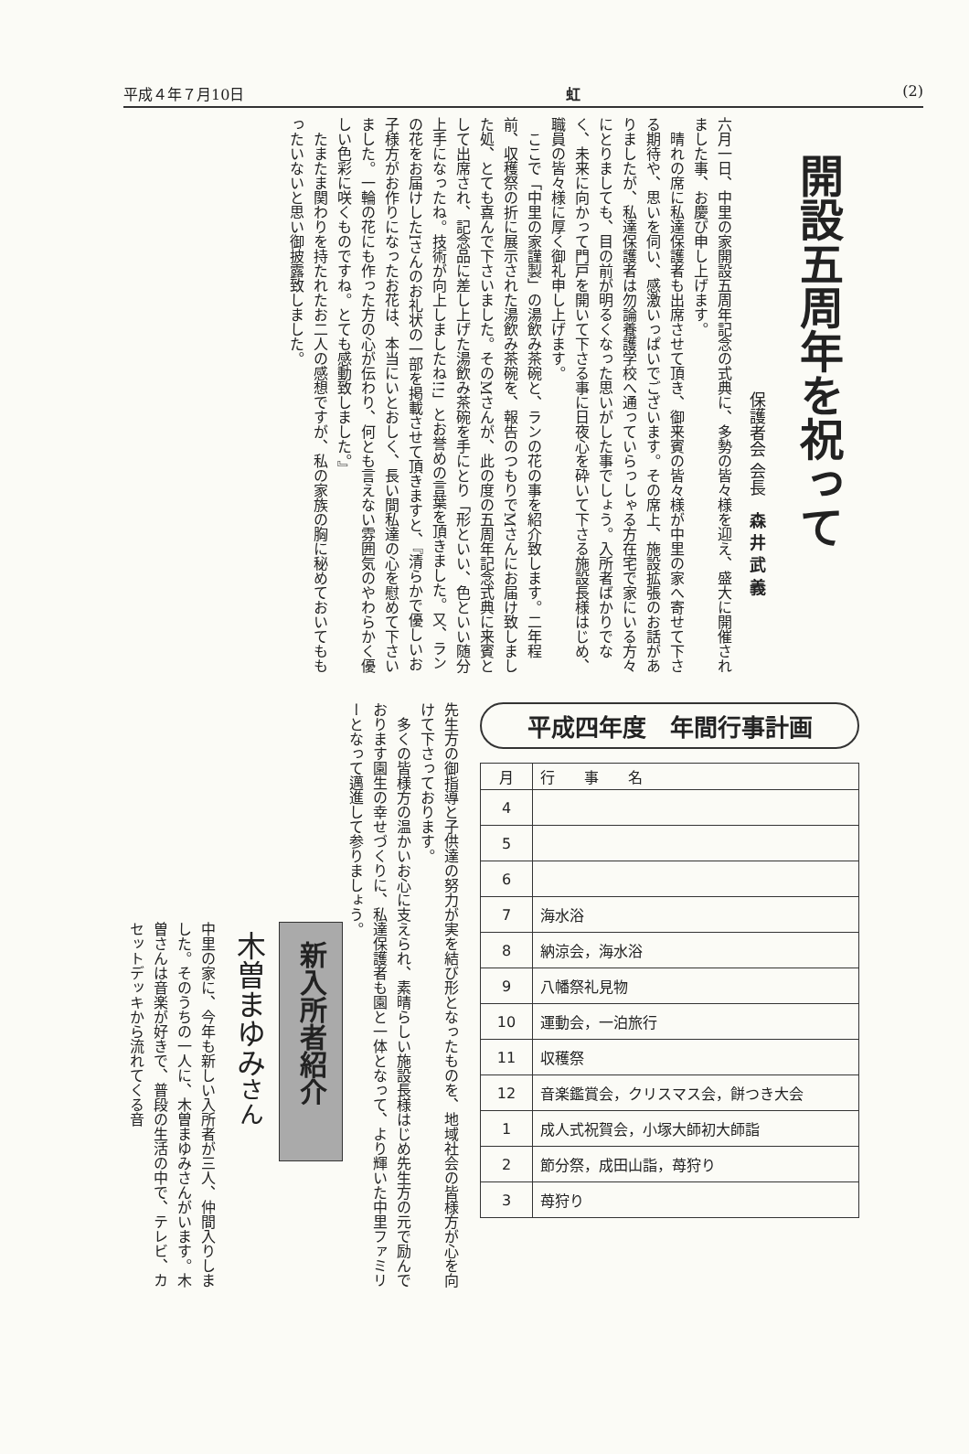平成４年７月10日 虹 (2)
開設五周年を祝って
保護者会 会長　森 井 武 義
六月一日、中里の家開設五周年記念の式典に、多勢の皆々様を迎え、盛大に開催されました事、お慶び申し上げます。
　晴れの席に私達保護者も出席させて頂き、御来賓の皆々様が中里の家へ寄せて下さる期待や、思いを伺い、感激いっぱいでございます。その席上、施設拡張のお話がありましたが、私達保護者は勿論養護学校へ通っていらっしゃる方在宅で家にいる方々にとりましても、目の前が明るくなった思いがした事でしょう。入所者ばかりでなく、未来に向かって門戸を開いて下さる事に日夜心を砕いて下さる施設長様はじめ、職員の皆々様に厚く御礼申し上げます。
　ここで「中里の家謹製」の湯飲み茶碗と、ランの花の事を紹介致します。二年程前、収穫祭の折に展示された湯飲み茶碗を、報告のつもりでMさんにお届け致しました処、とても喜んで下さいました。そのMさんが、此の度の五周年記念式典に来賓として出席され、記念品に差し上げた湯飲み茶碗を手にとり「形といい、色といい随分上手になったね。技術が向上しましたね!!」とお誉めの言葉を頂きました。又、ランの花をお届けしたIさんのお礼状の一部を掲載させて頂きますと、『清らかで優しいお子様方がお作りになったお花は、本当にいとおしく、長い間私達の心を慰めて下さいました。一輪の花にも作った方の心が伝わり、何とも言えない雰囲気のやわらかく優しい色彩に咲くものですね。とても感動致しました。』
　たまたま関わりを持たれたお二人の感想ですが、私の家族の胸に秘めておいてももったいないと思い御披露致しました。
平成四年度　年間行事計画
| 月 | 行 事 名 |
| --- | --- |
| 4 | |
| 5 | |
| 6 | |
| 7 | 海水浴 |
| 8 | 納涼会，海水浴 |
| 9 | 八幡祭礼見物 |
| 10 | 運動会，一泊旅行 |
| 11 | 収穫祭 |
| 12 | 音楽鑑賞会，クリスマス会，餅つき大会 |
| 1 | 成人式祝賀会，小塚大師初大師詣 |
| 2 | 節分祭，成田山詣，苺狩り |
| 3 | 苺狩り |
先生方の御指導と子供達の努力が実を結び形となったものを、地域社会の皆様方が心を向けて下さっております。
　多くの皆様方の温かいお心に支えられ、素晴らしい施設長様はじめ先生方の元で励んでおります園生の幸せづくりに、私達保護者も園と一体となって、より輝いた中里ファミリーとなって邁進して参りましょう。
新入所者紹介
木曽まゆみさん
中里の家に、今年も新しい入所者が三人、仲間入りしました。そのうちの一人に、木曽まゆみさんがいます。木曽さんは音楽が好きで、普段の生活の中で、テレビ、カセットデッキから流れてくる音